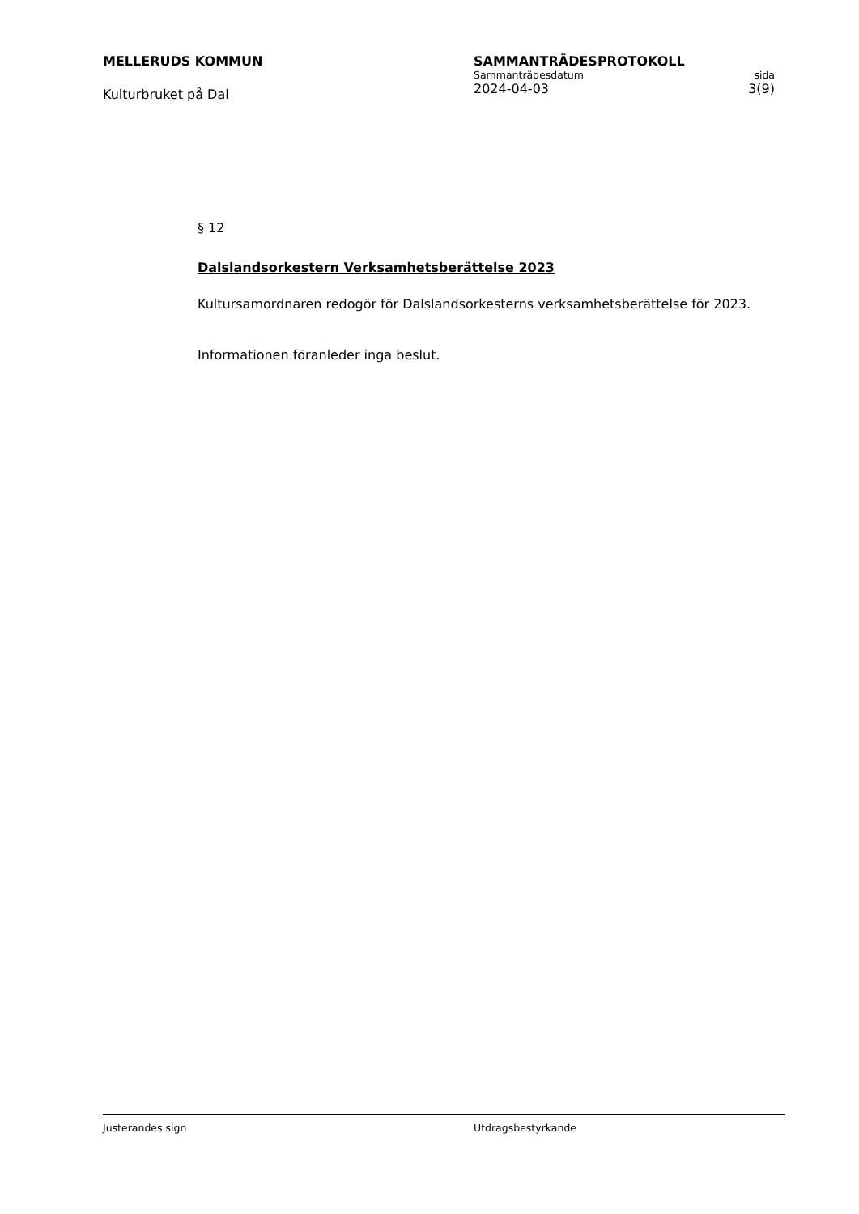MELLERUDS KOMMUN
Kulturbruket på Dal
SAMMANTRÄDESPROTOKOLL
Sammanträdesdatum sida
2024-04-03 3(9)
§ 12
Dalslandsorkestern Verksamhetsberättelse 2023
Kultursamordnaren redogör för Dalslandsorkesterns verksamhetsberättelse för 2023.
Informationen föranleder inga beslut.
Justerandes sign Utdragsbestyrkande